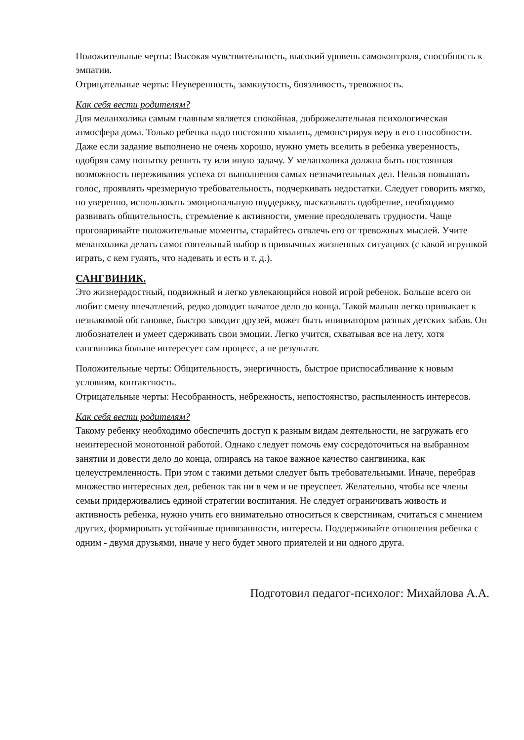Положительные черты: Высокая чувствительность, высокий уровень самоконтроля, способность к эмпатии.
Отрицательные черты: Неуверенность, замкнутость, боязливость, тревожность.
Как себя вести родителям?
Для меланхолика самым главным является спокойная, доброжелательная психологическая атмосфера дома. Только ребенка надо постоянно хвалить, демонстрируя веру в его способности. Даже если задание выполнено не очень хорошо, нужно уметь вселить в ребенка уверенность, одобряя саму попытку решить ту или иную задачу. У меланхолика должна быть постоянная возможность переживания успеха от выполнения самых незначительных дел. Нельзя повышать голос, проявлять чрезмерную требовательность, подчеркивать недостатки. Следует говорить мягко, но уверенно, использовать эмоциональную поддержку, высказывать одобрение, необходимо развивать общительность, стремление к активности, умение преодолевать трудности. Чаще проговаривайте положительные моменты, старайтесь отвлечь его от тревожных мыслей. Учите меланхолика делать самостоятельный выбор в привычных жизненных ситуациях (с какой игрушкой играть, с кем гулять, что надевать и есть и т. д.).
САНГВИНИК.
Это жизнерадостный, подвижный и легко увлекающийся новой игрой ребенок. Больше всего он любит смену впечатлений, редко доводит начатое дело до конца. Такой малыш легко привыкает к незнакомой обстановке, быстро заводит друзей, может быть инициатором разных детских забав. Он любознателен и умеет сдерживать свои эмоции. Легко учится, схватывая все на лету, хотя сангвиника больше интересует сам процесс, а не результат.
Положительные черты: Общительность, энергичность, быстрое приспосабливание к новым условиям, контактность.
Отрицательные черты: Несобранность, небрежность, непостоянство, распыленность интересов.
Как себя вести родителям?
Такому ребенку необходимо обеспечить доступ к разным видам деятельности, не загружать его неинтересной монотонной работой. Однако следует помочь ему сосредоточиться на выбранном занятии и довести дело до конца, опираясь на такое важное качество сангвиника, как целеустремленность. При этом с такими детьми следует быть требовательными. Иначе, перебрав множество интересных дел, ребенок так ни в чем и не преуспеет. Желательно, чтобы все члены семьи придерживались единой стратегии воспитания. Не следует ограничивать живость и активность ребенка, нужно учить его внимательно относиться к сверстникам, считаться с мнением других, формировать устойчивые привязанности, интересы. Поддерживайте отношения ребенка с одним - двумя друзьями, иначе у него будет много приятелей и ни одного друга.
Подготовил педагог-психолог: Михайлова А.А.